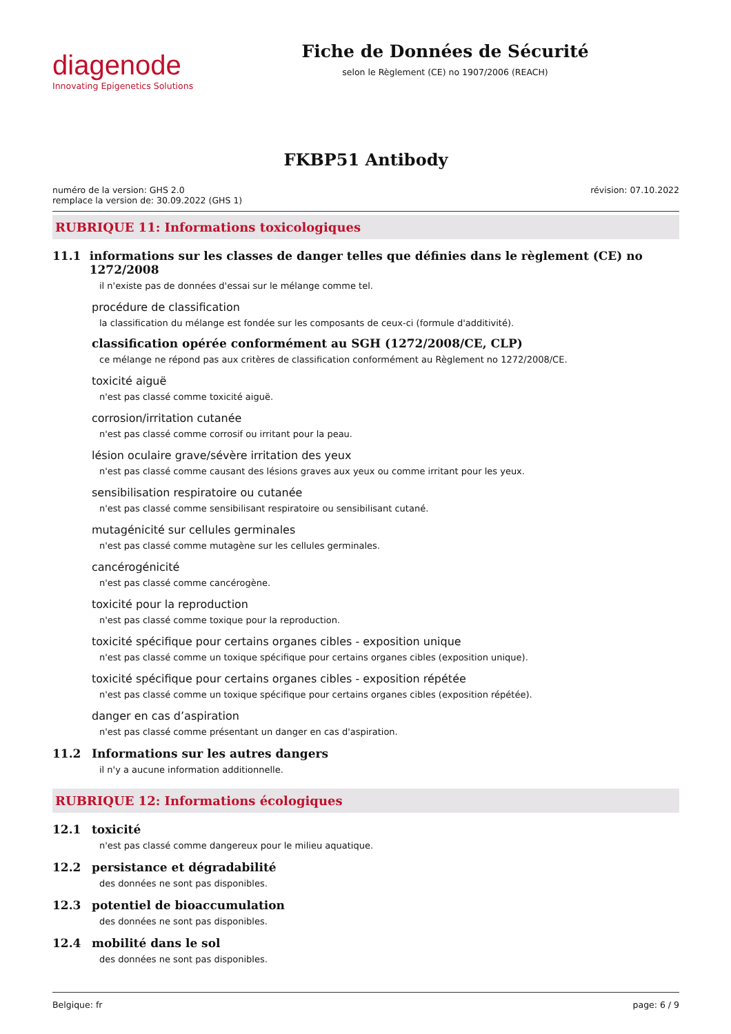diagenode
Innovating Epigenetics Solutions
Fiche de Données de Sécurité
selon le Règlement (CE) no 1907/2006 (REACH)
FKBP51 Antibody
numéro de la version: GHS 2.0
remplace la version de: 30.09.2022 (GHS 1)
révision: 07.10.2022
RUBRIQUE 11: Informations toxicologiques
11.1 informations sur les classes de danger telles que définies dans le règlement (CE) no 1272/2008
il n'existe pas de données d'essai sur le mélange comme tel.
procédure de classification
la classification du mélange est fondée sur les composants de ceux-ci (formule d'additivité).
classification opérée conformément au SGH (1272/2008/CE, CLP)
ce mélange ne répond pas aux critères de classification conformément au Règlement no 1272/2008/CE.
toxicité aiguë
n'est pas classé comme toxicité aiguë.
corrosion/irritation cutanée
n'est pas classé comme corrosif ou irritant pour la peau.
lésion oculaire grave/sévère irritation des yeux
n'est pas classé comme causant des lésions graves aux yeux ou comme irritant pour les yeux.
sensibilisation respiratoire ou cutanée
n'est pas classé comme sensibilisant respiratoire ou sensibilisant cutané.
mutagénicité sur cellules germinales
n'est pas classé comme mutagène sur les cellules germinales.
cancérogénicité
n'est pas classé comme cancérogène.
toxicité pour la reproduction
n'est pas classé comme toxique pour la reproduction.
toxicité spécifique pour certains organes cibles - exposition unique
n'est pas classé comme un toxique spécifique pour certains organes cibles (exposition unique).
toxicité spécifique pour certains organes cibles - exposition répétée
n'est pas classé comme un toxique spécifique pour certains organes cibles (exposition répétée).
danger en cas d’aspiration
n'est pas classé comme présentant un danger en cas d'aspiration.
11.2 Informations sur les autres dangers
il n'y a aucune information additionnelle.
RUBRIQUE 12: Informations écologiques
12.1 toxicité
n'est pas classé comme dangereux pour le milieu aquatique.
12.2 persistance et dégradabilité
des données ne sont pas disponibles.
12.3 potentiel de bioaccumulation
des données ne sont pas disponibles.
12.4 mobilité dans le sol
des données ne sont pas disponibles.
Belgique: fr page: 6 / 9